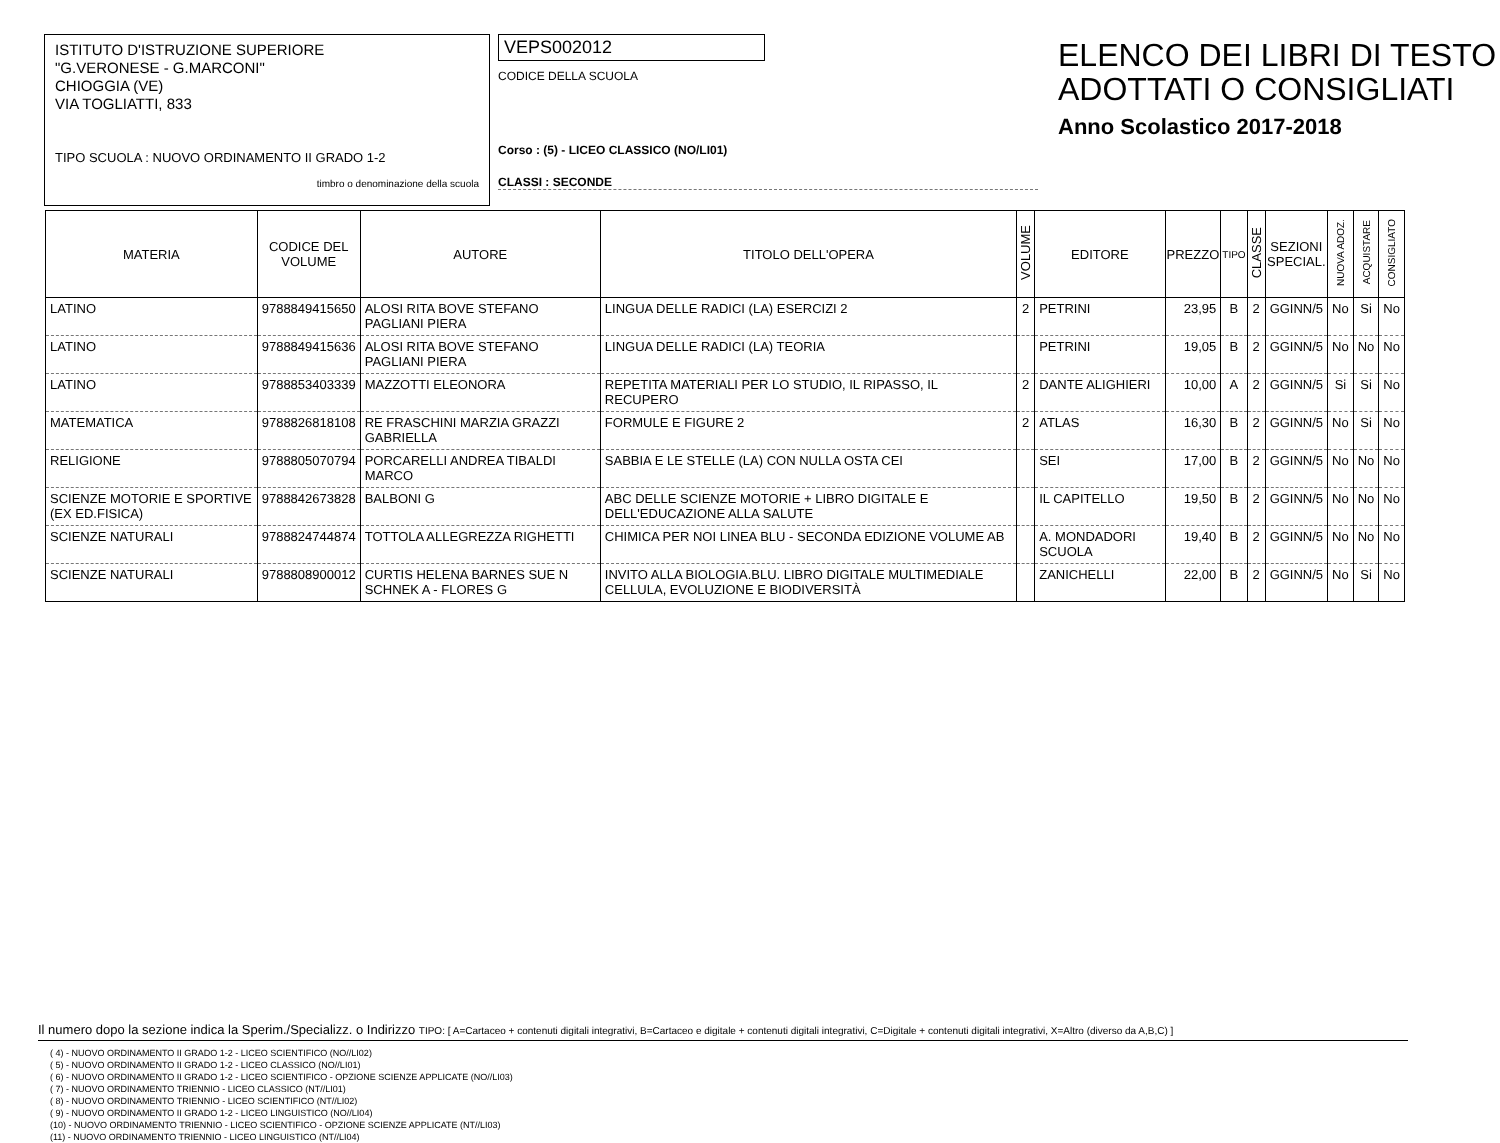ISTITUTO D'ISTRUZIONE SUPERIORE
"G.VERONESE - G.MARCONI"
CHIOGGIA (VE)
VIA TOGLIATTI, 833
TIPO SCUOLA : NUOVO ORDINAMENTO II GRADO 1-2
timbro o denominazione della scuola
VEPS002012
CODICE DELLA SCUOLA
Corso : (5) - LICEO CLASSICO (NO/LI01)
CLASSI : SECONDE
ELENCO DEI LIBRI DI TESTO
ADOTTATI O CONSIGLIATI
Anno Scolastico 2017-2018
| MATERIA | CODICE DEL VOLUME | AUTORE | TITOLO DELL'OPERA | VOLUME | EDITORE | PREZZO | TIPO | CLASSE | SEZIONI SPECIAL. | NUOVA ADOZ. | ACQUISTARE | CONSIGLIATO |
| --- | --- | --- | --- | --- | --- | --- | --- | --- | --- | --- | --- | --- |
| LATINO | 9788849415650 | ALOSI RITA BOVE STEFANO PAGLIANI PIERA | LINGUA DELLE RADICI (LA) ESERCIZI 2 | 2 | PETRINI | 23,95 | B | 2 | GGINN/5 | No | Si | No |
| LATINO | 9788849415636 | ALOSI RITA BOVE STEFANO PAGLIANI PIERA | LINGUA DELLE RADICI (LA) TEORIA | | PETRINI | 19,05 | B | 2 | GGINN/5 | No | No | No |
| LATINO | 9788853403339 | MAZZOTTI ELEONORA | REPETITA MATERIALI PER LO STUDIO, IL RIPASSO, IL RECUPERO | 2 | DANTE ALIGHIERI | 10,00 | A | 2 | GGINN/5 | Si | Si | No |
| MATEMATICA | 9788826818108 | RE FRASCHINI MARZIA GRAZZI GABRIELLA | FORMULE E FIGURE 2 | 2 | ATLAS | 16,30 | B | 2 | GGINN/5 | No | Si | No |
| RELIGIONE | 9788805070794 | PORCARELLI ANDREA TIBALDI MARCO | SABBIA E LE STELLE (LA) CON NULLA OSTA CEI | | SEI | 17,00 | B | 2 | GGINN/5 | No | No | No |
| SCIENZE MOTORIE E SPORTIVE (EX ED.FISICA) | 9788842673828 | BALBONI G | ABC DELLE SCIENZE MOTORIE + LIBRO DIGITALE E DELL'EDUCAZIONE ALLA SALUTE | | IL CAPITELLO | 19,50 | B | 2 | GGINN/5 | No | No | No |
| SCIENZE NATURALI | 9788824744874 | TOTTOLA ALLEGREZZA RIGHETTI | CHIMICA PER NOI LINEA BLU - SECONDA EDIZIONE VOLUME AB | | A. MONDADORI SCUOLA | 19,40 | B | 2 | GGINN/5 | No | No | No |
| SCIENZE NATURALI | 9788808900012 | CURTIS HELENA BARNES SUE N SCHNEK A - FLORES G | INVITO ALLA BIOLOGIA.BLU. LIBRO DIGITALE MULTIMEDIALE CELLULA, EVOLUZIONE E BIODIVERSITÀ | | ZANICHELLI | 22,00 | B | 2 | GGINN/5 | No | Si | No |
Il numero dopo la sezione indica la Sperim./Specializz. o Indirizzo TIPO: [ A=Cartaceo + contenuti digitali integrativi, B=Cartaceo e digitale + contenuti digitali integrativi, C=Digitale + contenuti digitali integrativi, X=Altro (diverso da A,B,C) ]
( 4) - NUOVO ORDINAMENTO II GRADO 1-2 - LICEO SCIENTIFICO (NO//LI02)
( 5) - NUOVO ORDINAMENTO II GRADO 1-2 - LICEO CLASSICO (NO//LI01)
( 6) - NUOVO ORDINAMENTO II GRADO 1-2 - LICEO SCIENTIFICO - OPZIONE SCIENZE APPLICATE (NO//LI03)
( 7) - NUOVO ORDINAMENTO TRIENNIO - LICEO CLASSICO (NT//LI01)
( 8) - NUOVO ORDINAMENTO TRIENNIO - LICEO SCIENTIFICO (NT//LI02)
( 9) - NUOVO ORDINAMENTO II GRADO 1-2 - LICEO LINGUISTICO (NO//LI04)
(10) - NUOVO ORDINAMENTO TRIENNIO - LICEO SCIENTIFICO - OPZIONE SCIENZE APPLICATE (NT//LI03)
(11) - NUOVO ORDINAMENTO TRIENNIO - LICEO LINGUISTICO (NT//LI04)